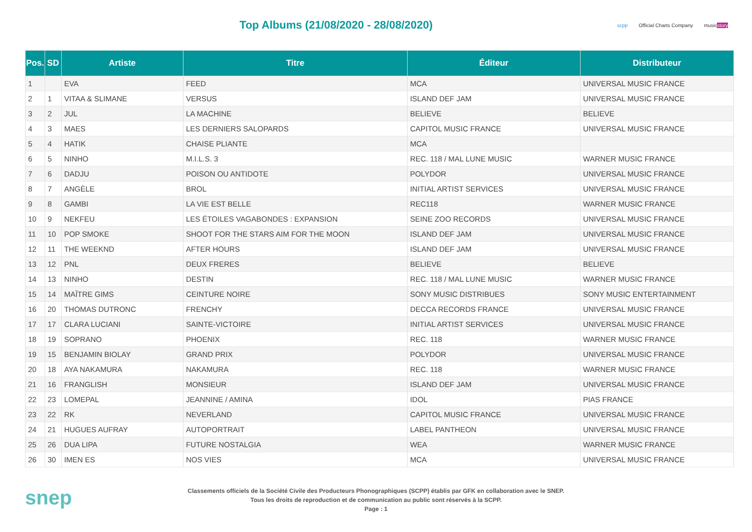Top Albums (21/08/2020 - 28/08/2020)
scpp Official Charts Company musicstory
| Pos. | SD | Artiste | Titre | Éditeur | Distributeur |
| --- | --- | --- | --- | --- | --- |
| 1 | | EVA | FEED | MCA | UNIVERSAL MUSIC FRANCE |
| 2 | 1 | VITAA & SLIMANE | VERSUS | ISLAND DEF JAM | UNIVERSAL MUSIC FRANCE |
| 3 | 2 | JUL | LA MACHINE | BELIEVE | BELIEVE |
| 4 | 3 | MAES | LES DERNIERS SALOPARDS | CAPITOL MUSIC FRANCE | UNIVERSAL MUSIC FRANCE |
| 5 | 4 | HATIK | CHAISE PLIANTE | MCA | |
| 6 | 5 | NINHO | M.I.L.S. 3 | REC. 118 / MAL LUNE MUSIC | WARNER MUSIC FRANCE |
| 7 | 6 | DADJU | POISON OU ANTIDOTE | POLYDOR | UNIVERSAL MUSIC FRANCE |
| 8 | 7 | ANGÈLE | BROL | INITIAL ARTIST SERVICES | UNIVERSAL MUSIC FRANCE |
| 9 | 8 | GAMBI | LA VIE EST BELLE | REC118 | WARNER MUSIC FRANCE |
| 10 | 9 | NEKFEU | LES ÉTOILES VAGABONDES : EXPANSION | SEINE ZOO RECORDS | UNIVERSAL MUSIC FRANCE |
| 11 | 10 | POP SMOKE | SHOOT FOR THE STARS AIM FOR THE MOON | ISLAND DEF JAM | UNIVERSAL MUSIC FRANCE |
| 12 | 11 | THE WEEKND | AFTER HOURS | ISLAND DEF JAM | UNIVERSAL MUSIC FRANCE |
| 13 | 12 | PNL | DEUX FRERES | BELIEVE | BELIEVE |
| 14 | 13 | NINHO | DESTIN | REC. 118 / MAL LUNE MUSIC | WARNER MUSIC FRANCE |
| 15 | 14 | MAÎTRE GIMS | CEINTURE NOIRE | SONY MUSIC DISTRIBUES | SONY MUSIC ENTERTAINMENT |
| 16 | 20 | THOMAS DUTRONC | FRENCHY | DECCA RECORDS FRANCE | UNIVERSAL MUSIC FRANCE |
| 17 | 17 | CLARA LUCIANI | SAINTE-VICTOIRE | INITIAL ARTIST SERVICES | UNIVERSAL MUSIC FRANCE |
| 18 | 19 | SOPRANO | PHOENIX | REC. 118 | WARNER MUSIC FRANCE |
| 19 | 15 | BENJAMIN BIOLAY | GRAND PRIX | POLYDOR | UNIVERSAL MUSIC FRANCE |
| 20 | 18 | AYA NAKAMURA | NAKAMURA | REC. 118 | WARNER MUSIC FRANCE |
| 21 | 16 | FRANGLISH | MONSIEUR | ISLAND DEF JAM | UNIVERSAL MUSIC FRANCE |
| 22 | 23 | LOMEPAL | JEANNINE / AMINA | IDOL | PIAS FRANCE |
| 23 | 22 | RK | NEVERLAND | CAPITOL MUSIC FRANCE | UNIVERSAL MUSIC FRANCE |
| 24 | 21 | HUGUES AUFRAY | AUTOPORTRAIT | LABEL PANTHEON | UNIVERSAL MUSIC FRANCE |
| 25 | 26 | DUA LIPA | FUTURE NOSTALGIA | WEA | WARNER MUSIC FRANCE |
| 26 | 30 | IMEN ES | NOS VIES | MCA | UNIVERSAL MUSIC FRANCE |
snep
Classements officiels de la Société Civile des Producteurs Phonographiques (SCPP) établis par GFK en collaboration avec le SNEP.
Tous les droits de reproduction et de communication au public sont réservés à la SCPP.
Page : 1